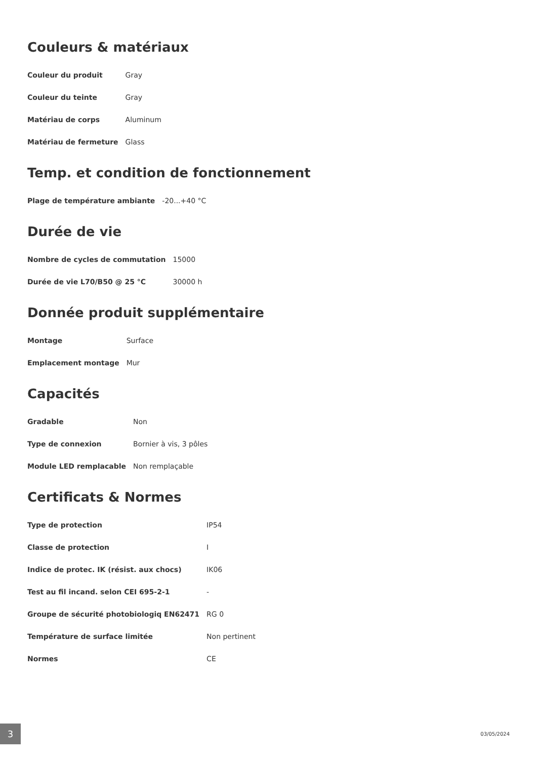Couleurs & matériaux
| Couleur du produit | Gray |
| Couleur du teinte | Gray |
| Matériau de corps | Aluminum |
| Matériau de fermeture | Glass |
Temp. et condition de fonctionnement
| Plage de température ambiante | -20...+40 °C |
Durée de vie
| Nombre de cycles de commutation | 15000 |
| Durée de vie L70/B50 @ 25 °C | 30000 h |
Donnée produit supplémentaire
| Montage | Surface |
| Emplacement montage | Mur |
Capacités
| Gradable | Non |
| Type de connexion | Bornier à vis, 3 pôles |
| Module LED remplacable | Non remplaçable |
Certificats & Normes
| Type de protection | IP54 |
| Classe de protection | I |
| Indice de protec. IK (résist. aux chocs) | IK06 |
| Test au fil incand. selon CEI 695-2-1 | - |
| Groupe de sécurité photobiologiq EN62471 | RG 0 |
| Température de surface limitée | Non pertinent |
| Normes | CE |
3 03/05/2024